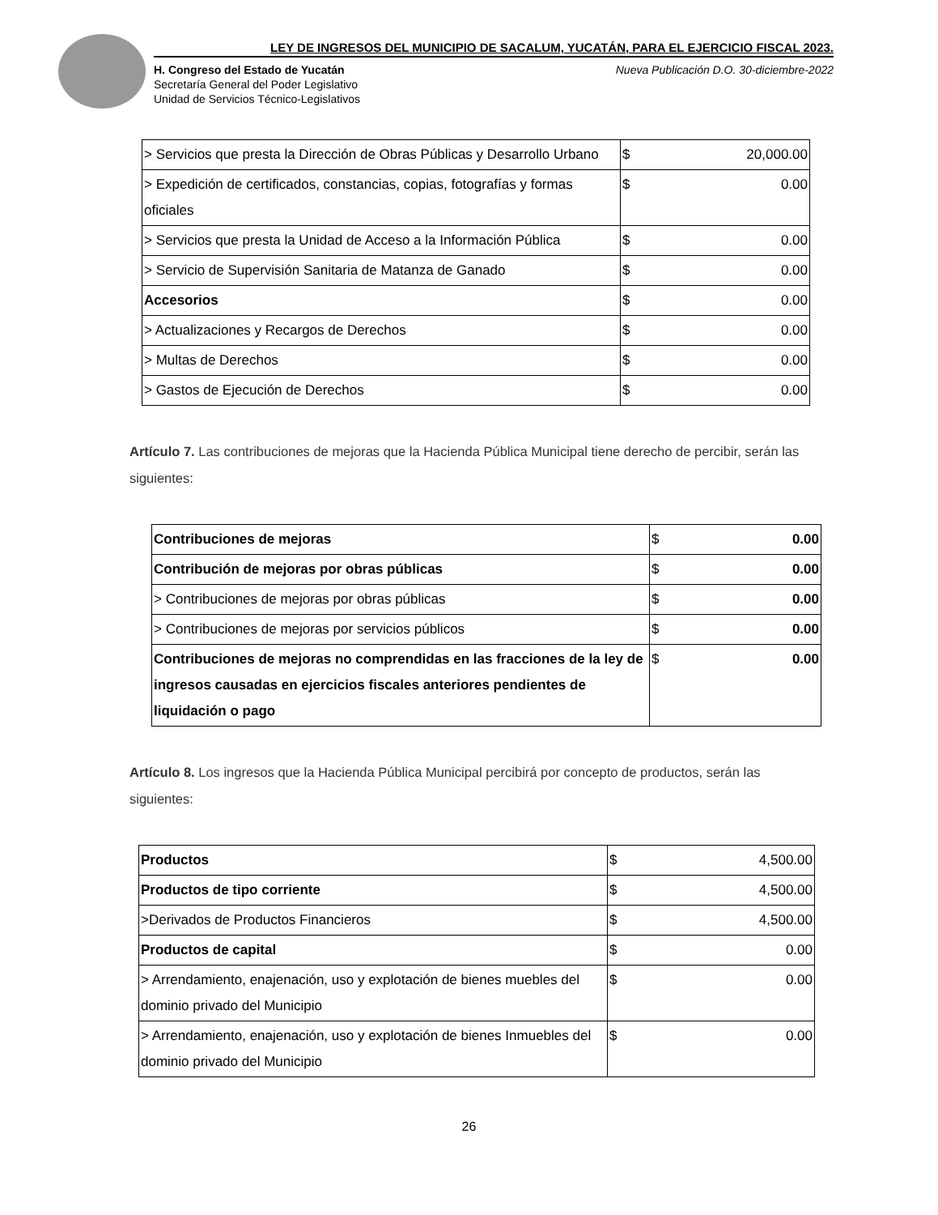LEY DE INGRESOS DEL MUNICIPIO DE SACALUM, YUCATÁN, PARA EL EJERCICIO FISCAL 2023.
H. Congreso del Estado de Yucatán
Secretaría General del Poder Legislativo
Unidad de Servicios Técnico-Legislativos
Nueva Publicación D.O. 30-diciembre-2022
| > Servicios que presta la Dirección de Obras Públicas y Desarrollo Urbano | $ | 20,000.00 |
| > Expedición de certificados, constancias, copias, fotografías y formas oficiales | $ | 0.00 |
| > Servicios que presta la Unidad de Acceso a la Información Pública | $ | 0.00 |
| > Servicio de Supervisión Sanitaria de Matanza de Ganado | $ | 0.00 |
| Accesorios | $ | 0.00 |
| > Actualizaciones y Recargos de Derechos | $ | 0.00 |
| > Multas de Derechos | $ | 0.00 |
| > Gastos de Ejecución de Derechos | $ | 0.00 |
Artículo 7. Las contribuciones de mejoras que la Hacienda Pública Municipal tiene derecho de percibir, serán las siguientes:
| Contribuciones de mejoras | $ | 0.00 |
| Contribución de mejoras por obras públicas | $ | 0.00 |
| > Contribuciones de mejoras por obras públicas | $ | 0.00 |
| > Contribuciones de mejoras por servicios públicos | $ | 0.00 |
| Contribuciones de mejoras no comprendidas en las fracciones de la ley de ingresos causadas en ejercicios fiscales anteriores pendientes de liquidación o pago | $ | 0.00 |
Artículo 8. Los ingresos que la Hacienda Pública Municipal percibirá por concepto de productos, serán las siguientes:
| Productos | $ | 4,500.00 |
| Productos de tipo corriente | $ | 4,500.00 |
| >Derivados de Productos Financieros | $ | 4,500.00 |
| Productos de capital | $ | 0.00 |
| > Arrendamiento, enajenación, uso y explotación de bienes muebles del dominio privado del Municipio | $ | 0.00 |
| > Arrendamiento, enajenación, uso y explotación de bienes Inmuebles del dominio privado del Municipio | $ | 0.00 |
26